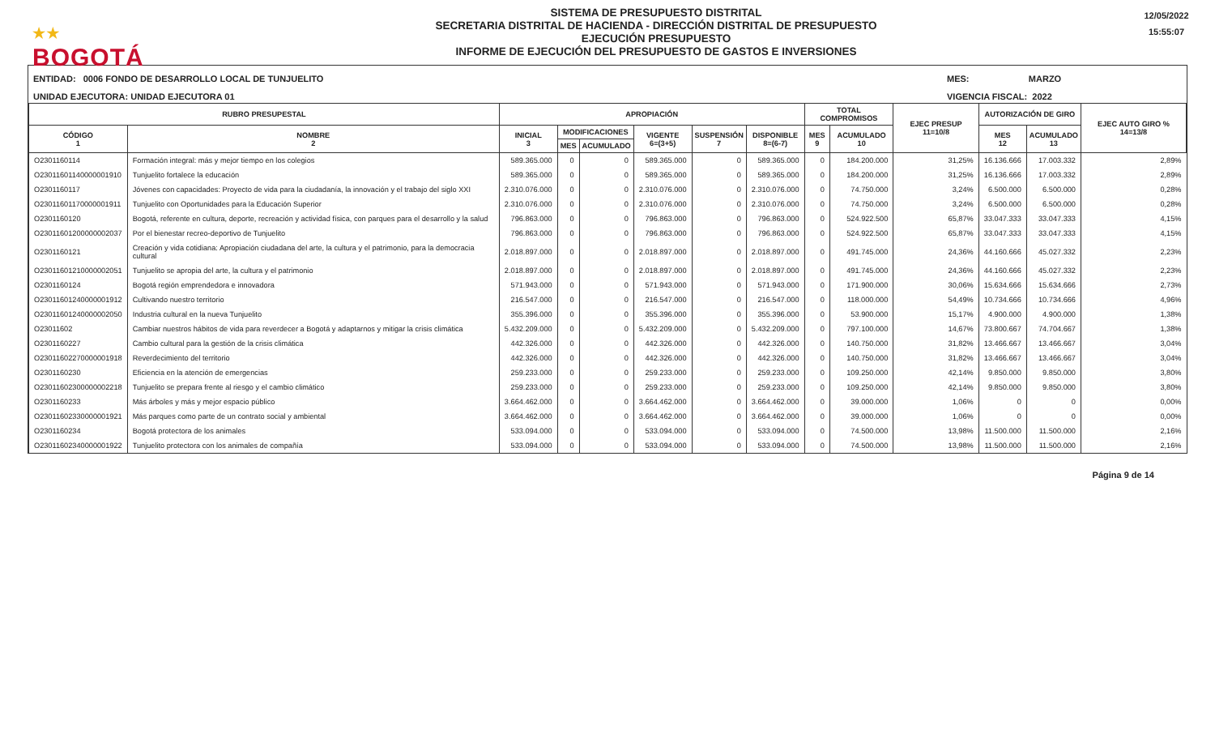★★
BOGOTÁ
SISTEMA DE PRESUPUESTO DISTRITAL
SECRETARIA DISTRITAL DE HACIENDA - DIRECCIÓN DISTRITAL DE PRESUPUESTO
EJECUCIÓN PRESUPUESTO
INFORME DE EJECUCIÓN DEL PRESUPUESTO DE GASTOS E INVERSIONES
12/05/2022
15:55:07
ENTIDAD: 0006 FONDO DE DESARROLLO LOCAL DE TUNJUELITO
UNIDAD EJECUTORA: UNIDAD EJECUTORA 01
MES: MARZO
VIGENCIA FISCAL: 2022
| RUBRO PRESUPESTAL | | APROPIACIÓN | | | | | | TOTAL COMPROMISOS | | EJEC PRESUP 11=10/8 | AUTORIZACIÓN DE GIRO | | EJEC AUTO GIRO % 14=13/8 |
| --- | --- | --- | --- | --- | --- | --- | --- | --- | --- | --- | --- | --- | --- |
| CÓDIGO 1 | NOMBRE 2 | INICIAL 3 | MODIFICACIONES | | VIGENTE 6=(3+5) | SUSPENSIÓN 7 | DISPONIBLE 8=(6-7) | MES 9 | ACUMULADO 10 | | MES 12 | ACUMULADO 13 | |
| | | | MES | ACUMULADO | | | | | | | | | |
| O2301160114 | Formación integral: más y mejor tiempo en los colegios | 589.365.000 | 0 | 0 | 589.365.000 | 0 | 589.365.000 | 0 | 184.200.000 | 31,25% | 16.136.666 | 17.003.332 | 2,89% |
| O23011601140000001910 | Tunjuelito fortalece la educación | 589.365.000 | 0 | 0 | 589.365.000 | 0 | 589.365.000 | 0 | 184.200.000 | 31,25% | 16.136.666 | 17.003.332 | 2,89% |
| O2301160117 | Jóvenes con capacidades: Proyecto de vida para la ciudadanía, la innovación y el trabajo del siglo XXI | 2.310.076.000 | 0 | 0 | 2.310.076.000 | 0 | 2.310.076.000 | 0 | 74.750.000 | 3,24% | 6.500.000 | 6.500.000 | 0,28% |
| O23011601170000001911 | Tunjuelito con Oportunidades para la Educación Superior | 2.310.076.000 | 0 | 0 | 2.310.076.000 | 0 | 2.310.076.000 | 0 | 74.750.000 | 3,24% | 6.500.000 | 6.500.000 | 0,28% |
| O2301160120 | Bogotá, referente en cultura, deporte, recreación y actividad física, con parques para el desarrollo y la salud | 796.863.000 | 0 | 0 | 796.863.000 | 0 | 796.863.000 | 0 | 524.922.500 | 65,87% | 33.047.333 | 33.047.333 | 4,15% |
| O23011601200000002037 | Por el bienestar recreo-deportivo de Tunjuelito | 796.863.000 | 0 | 0 | 796.863.000 | 0 | 796.863.000 | 0 | 524.922.500 | 65,87% | 33.047.333 | 33.047.333 | 4,15% |
| O2301160121 | Creación y vida cotidiana: Apropiación ciudadana del arte, la cultura y el patrimonio, para la democracia cultural | 2.018.897.000 | 0 | 0 | 2.018.897.000 | 0 | 2.018.897.000 | 0 | 491.745.000 | 24,36% | 44.160.666 | 45.027.332 | 2,23% |
| O23011601210000002051 | Tunjuelito se apropia del arte, la cultura y el patrimonio | 2.018.897.000 | 0 | 0 | 2.018.897.000 | 0 | 2.018.897.000 | 0 | 491.745.000 | 24,36% | 44.160.666 | 45.027.332 | 2,23% |
| O2301160124 | Bogotá región emprendedora e innovadora | 571.943.000 | 0 | 0 | 571.943.000 | 0 | 571.943.000 | 0 | 171.900.000 | 30,06% | 15.634.666 | 15.634.666 | 2,73% |
| O23011601240000001912 | Cultivando nuestro territorio | 216.547.000 | 0 | 0 | 216.547.000 | 0 | 216.547.000 | 0 | 118.000.000 | 54,49% | 10.734.666 | 10.734.666 | 4,96% |
| O23011601240000002050 | Industria cultural en la nueva Tunjuelito | 355.396.000 | 0 | 0 | 355.396.000 | 0 | 355.396.000 | 0 | 53.900.000 | 15,17% | 4.900.000 | 4.900.000 | 1,38% |
| O23011602 | Cambiar nuestros hábitos de vida para reverdecer a Bogotá y adaptarnos y mitigar la crisis climática | 5.432.209.000 | 0 | 0 | 5.432.209.000 | 0 | 5.432.209.000 | 0 | 797.100.000 | 14,67% | 73.800.667 | 74.704.667 | 1,38% |
| O2301160227 | Cambio cultural para la gestión de la crisis climática | 442.326.000 | 0 | 0 | 442.326.000 | 0 | 442.326.000 | 0 | 140.750.000 | 31,82% | 13.466.667 | 13.466.667 | 3,04% |
| O23011602270000001918 | Reverdecimiento del territorio | 442.326.000 | 0 | 0 | 442.326.000 | 0 | 442.326.000 | 0 | 140.750.000 | 31,82% | 13.466.667 | 13.466.667 | 3,04% |
| O2301160230 | Eficiencia en la atención de emergencias | 259.233.000 | 0 | 0 | 259.233.000 | 0 | 259.233.000 | 0 | 109.250.000 | 42,14% | 9.850.000 | 9.850.000 | 3,80% |
| O23011602300000002218 | Tunjuelito se prepara frente al riesgo y el cambio climático | 259.233.000 | 0 | 0 | 259.233.000 | 0 | 259.233.000 | 0 | 109.250.000 | 42,14% | 9.850.000 | 9.850.000 | 3,80% |
| O2301160233 | Más árboles y más y mejor espacio público | 3.664.462.000 | 0 | 0 | 3.664.462.000 | 0 | 3.664.462.000 | 0 | 39.000.000 | 1,06% | 0 | 0 | 0,00% |
| O23011602330000001921 | Más parques como parte de un contrato social y ambiental | 3.664.462.000 | 0 | 0 | 3.664.462.000 | 0 | 3.664.462.000 | 0 | 39.000.000 | 1,06% | 0 | 0 | 0,00% |
| O2301160234 | Bogotá protectora de los animales | 533.094.000 | 0 | 0 | 533.094.000 | 0 | 533.094.000 | 0 | 74.500.000 | 13,98% | 11.500.000 | 11.500.000 | 2,16% |
| O23011602340000001922 | Tunjuelito protectora con los animales de compañía | 533.094.000 | 0 | 0 | 533.094.000 | 0 | 533.094.000 | 0 | 74.500.000 | 13,98% | 11.500.000 | 11.500.000 | 2,16% |
Página 9 de 14